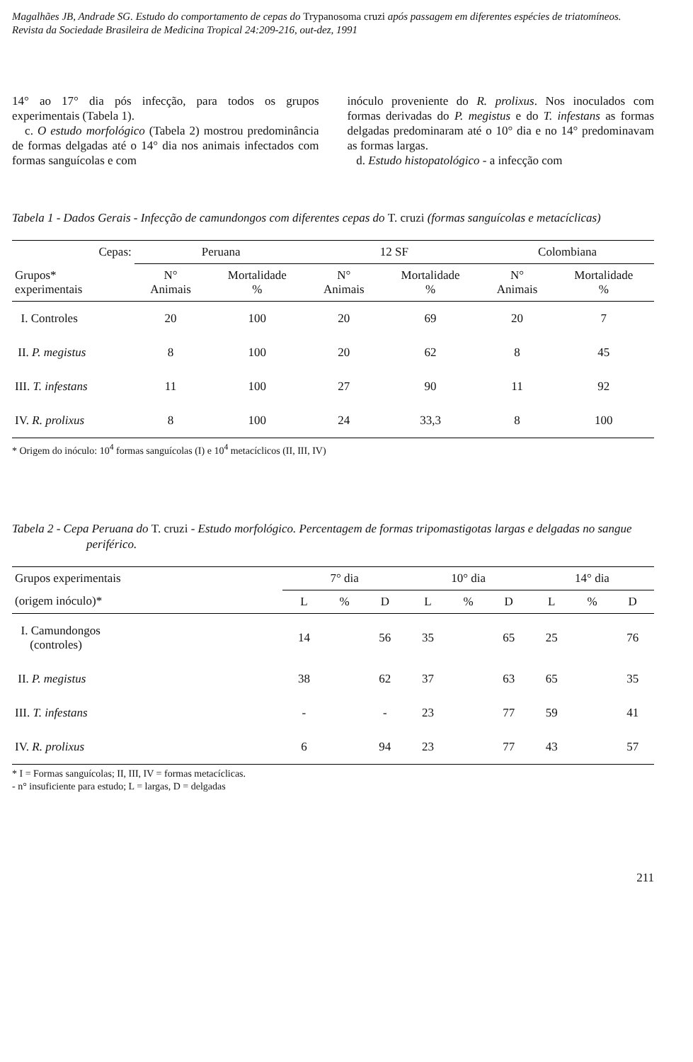Magalhães JB, Andrade SG. Estudo do comportamento de cepas do Trypanosoma cruzi após passagem em diferentes espécies de triatomíneos. Revista da Sociedade Brasileira de Medicina Tropical 24:209-216, out-dez, 1991
14° ao 17° dia pós infecção, para todos os grupos experimentais (Tabela 1).
c. O estudo morfológico (Tabela 2) mostrou predominância de formas delgadas até o 14° dia nos animais infectados com formas sanguícolas e com
inóculo proveniente do R. prolixus. Nos inoculados com formas derivadas do P. megistus e do T. infestans as formas delgadas predominaram até o 10° dia e no 14° predominavam as formas largas.
d. Estudo histopatológico - a infecção com
Tabela 1 - Dados Gerais - Infecção de camundongos com diferentes cepas do T. cruzi (formas sanguícolas e metacíclicas)
| Cepas: | Peruana | | 12 SF | | Colombiana | |
| --- | --- | --- | --- | --- | --- | --- |
| Grupos* experimentais | N° Animais | Mortalidade % | N° Animais | Mortalidade % | N° Animais | Mortalidade % |
| I. Controles | 20 | 100 | 20 | 69 | 20 | 7 |
| II. P. megistus | 8 | 100 | 20 | 62 | 8 | 45 |
| III. T. infestans | 11 | 100 | 27 | 90 | 11 | 92 |
| IV. R. prolixus | 8 | 100 | 24 | 33,3 | 8 | 100 |
* Origem do inóculo: 10<sup>4</sup> formas sanguícolas (I) e 10<sup>4</sup> metacíclicos (II, III, IV)
Tabela 2 - Cepa Peruana do T. cruzi - Estudo morfológico. Percentagem de formas tripomastigotas largas e delgadas no sangue periférico.
| Grupos experimentais | 7° dia | | | 10° dia | | | 14° dia | | |
| --- | --- | --- | --- | --- | --- | --- | --- | --- | --- |
| (origem inóculo)* | L | % | D | L | % | D | L | % | D |
| I. Camundongos (controles) | 14 | | 56 | 35 | | 65 | 25 | | 76 |
| II. P. megistus | 38 | | 62 | 37 | | 63 | 65 | | 35 |
| III. T. infestans | - | | - | 23 | | 77 | 59 | | 41 |
| IV. R. prolixus | 6 | | 94 | 23 | | 77 | 43 | | 57 |
* I = Formas sanguícolas; II, III, IV = formas metacíclicas.
- n° insuficiente para estudo; L = largas, D = delgadas
211